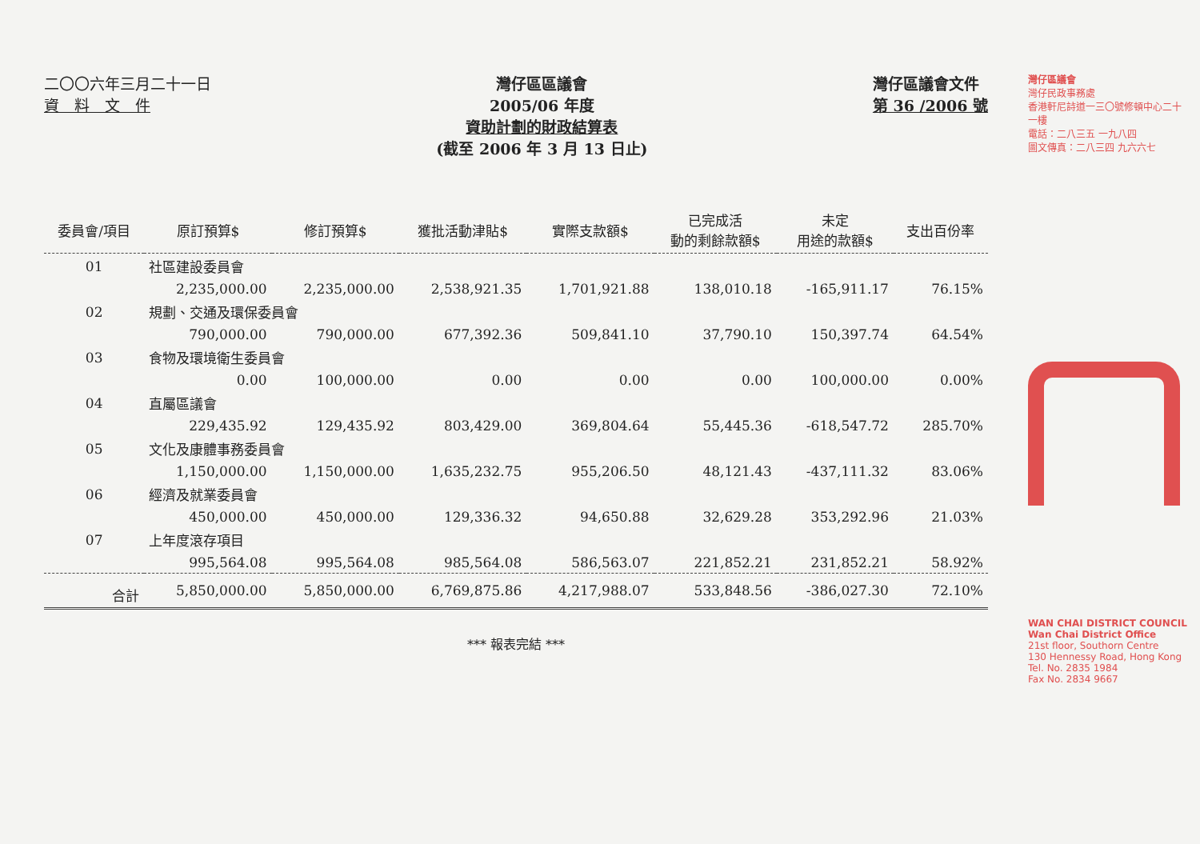二〇〇六年三月二十一日
資　料　文　件
灣仔區區議會
2005/06 年度
資助計劃的財政結算表
(截至 2006 年 3 月 13 日止)
灣仔區議會文件
第 36 /2006 號
| 委員會/項目 | 原訂預算$ | 修訂預算$ | 獲批活動津貼$ | 實際支款額$ | 已完成活 動的剩餘款額$ | 未定 用途的款額$ | 支出百份率 |
| --- | --- | --- | --- | --- | --- | --- | --- |
| 01 | 社區建設委員會 | | | | | | |
| | 2,235,000.00 | 2,235,000.00 | 2,538,921.35 | 1,701,921.88 | 138,010.18 | -165,911.17 | 76.15% |
| 02 | 規劃、交通及環保委員會 | | | | | | |
| | 790,000.00 | 790,000.00 | 677,392.36 | 509,841.10 | 37,790.10 | 150,397.74 | 64.54% |
| 03 | 食物及環境衛生委員會 | | | | | | |
| | 0.00 | 100,000.00 | 0.00 | 0.00 | 0.00 | 100,000.00 | 0.00% |
| 04 | 直屬區議會 | | | | | | |
| | 229,435.92 | 129,435.92 | 803,429.00 | 369,804.64 | 55,445.36 | -618,547.72 | 285.70% |
| 05 | 文化及康體事務委員會 | | | | | | |
| | 1,150,000.00 | 1,150,000.00 | 1,635,232.75 | 955,206.50 | 48,121.43 | -437,111.32 | 83.06% |
| 06 | 經濟及就業委員會 | | | | | | |
| | 450,000.00 | 450,000.00 | 129,336.32 | 94,650.88 | 32,629.28 | 353,292.96 | 21.03% |
| 07 | 上年度滾存項目 | | | | | | |
| | 995,564.08 | 995,564.08 | 985,564.08 | 586,563.07 | 221,852.21 | 231,852.21 | 58.92% |
| 合計 | 5,850,000.00 | 5,850,000.00 | 6,769,875.86 | 4,217,988.07 | 533,848.56 | -386,027.30 | 72.10% |
*** 報表完結 ***
灣仔區議會
灣仔民政事務處
香港軒尼詩道一三〇號修頓中心二十一樓
電話：二八三五 一九八四
圖文傳真：二八三四 九六六七
WAN CHAI DISTRICT COUNCIL
Wan Chai District Office
21st floor, Southorn Centre
130 Hennessy Road, Hong Kong
Tel. No. 2835 1984
Fax No. 2834 9667